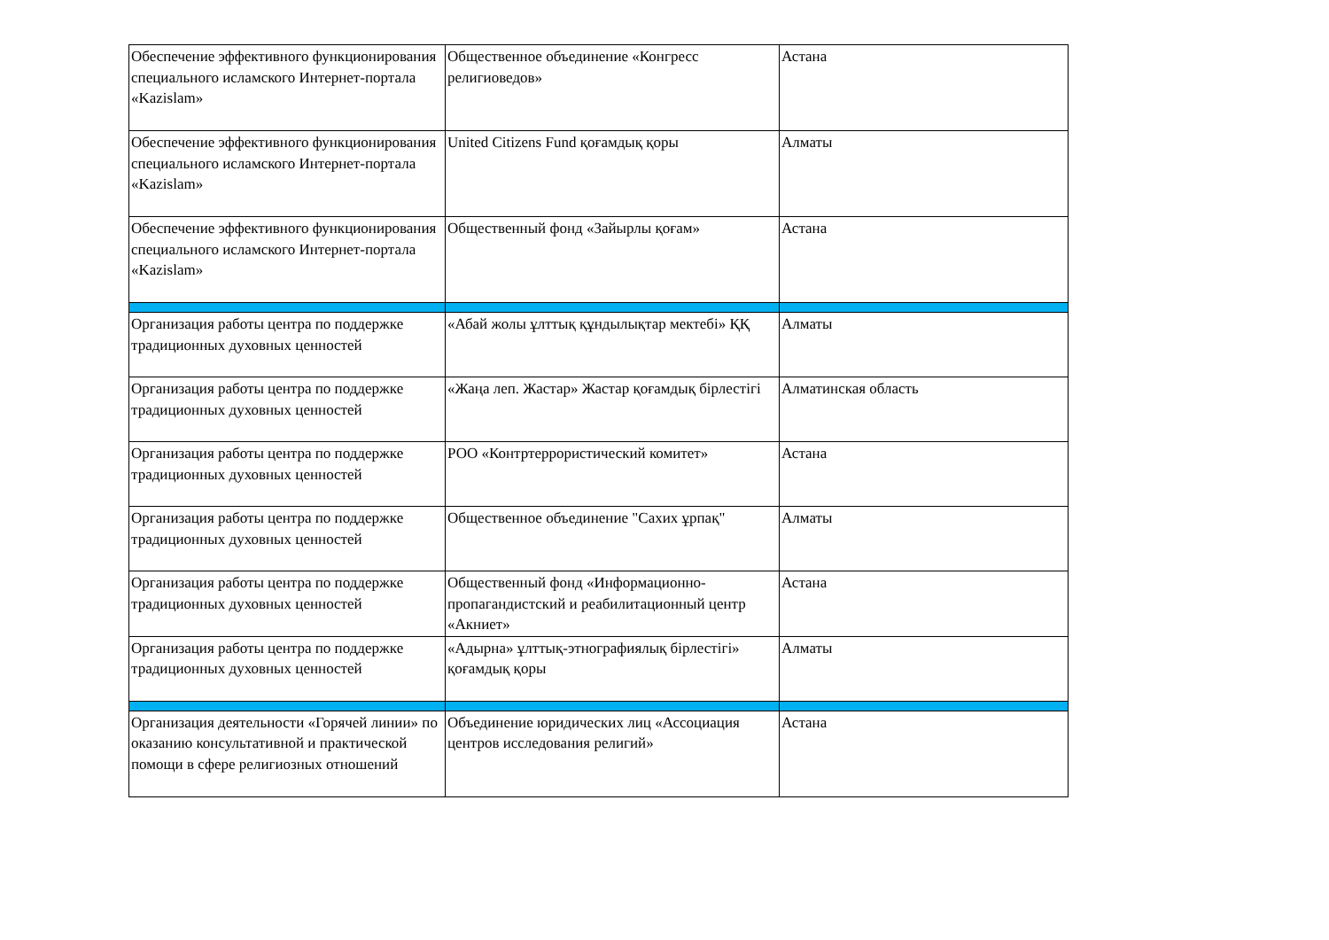| Обеспечение эффективного функционирования специального исламского Интернет-портала «Kazislam» | Общественное объединение «Конгресс религиоведов» | Астана |
| Обеспечение эффективного функционирования специального исламского Интернет-портала «Kazislam» | United Citizens Fund қоғамдық қоры | Алматы |
| Обеспечение эффективного функционирования специального исламского Интернет-портала «Kazislam» | Общественный фонд «Зайырлы қоғам» | Астана |
| Организация работы центра по поддержке традиционных духовных ценностей | «Абай жолы ұлттық құндылықтар мектебі» ҚҚ | Алматы |
| Организация работы центра по поддержке традиционных духовных ценностей | «Жаңа леп. Жастар» Жастар қоғамдық бірлестігі | Алматинская область |
| Организация работы центра по поддержке традиционных духовных ценностей | РОО «Контртеррористический комитет» | Астана |
| Организация работы центра по поддержке традиционных духовных ценностей | Общественное объединение "Сахих ұрпақ" | Алматы |
| Организация работы центра по поддержке традиционных духовных ценностей | Общественный фонд «Информационно-пропагандистский и реабилитационный центр «Акниет» | Астана |
| Организация работы центра по поддержке традиционных духовных ценностей | «Адырна» ұлттық-этнографиялық бірлестігі» қоғамдық қоры | Алматы |
| Организация деятельности «Горячей линии» по оказанию консультативной и практической помощи в сфере религиозных отношений | Объединение юридических лиц «Ассоциация центров исследования религий» | Астана |